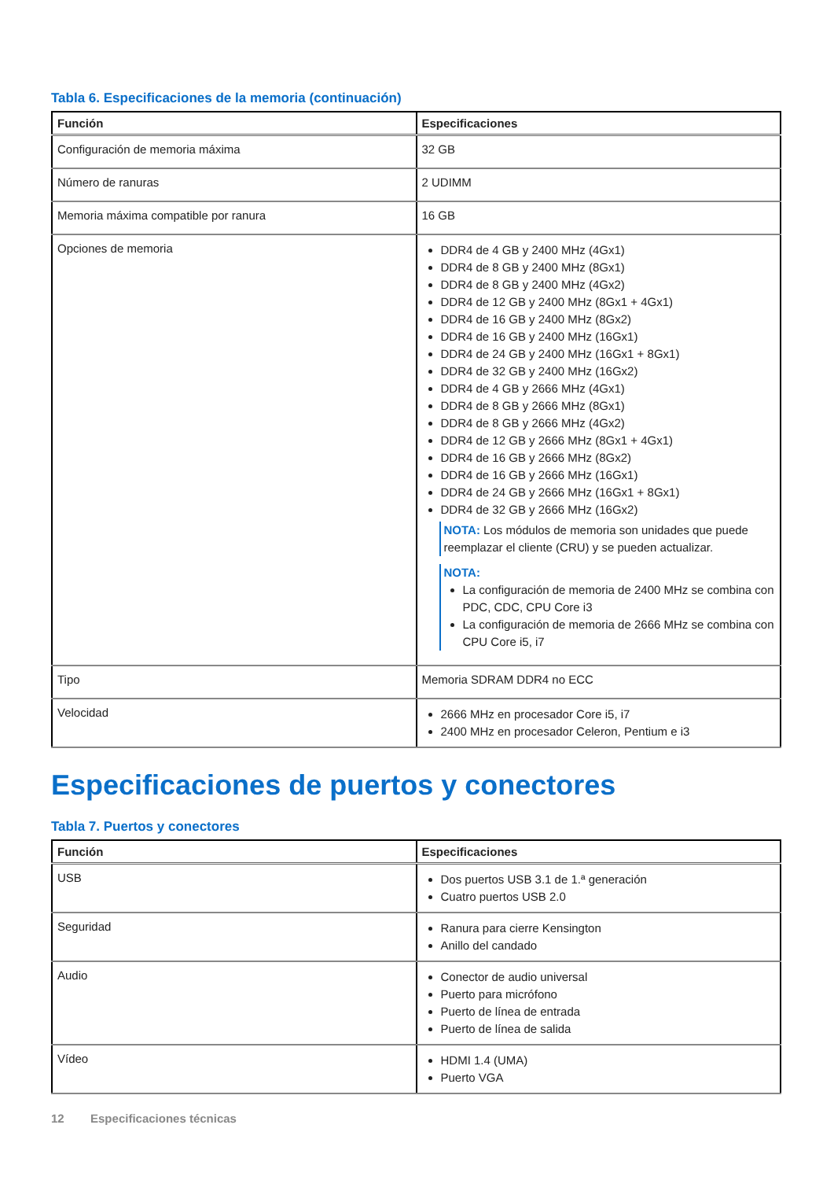Tabla 6. Especificaciones de la memoria (continuación)
| Función | Especificaciones |
| --- | --- |
| Configuración de memoria máxima | 32 GB |
| Número de ranuras | 2 UDIMM |
| Memoria máxima compatible por ranura | 16 GB |
| Opciones de memoria | DDR4 de 4 GB y 2400 MHz (4Gx1) DDR4 de 8 GB y 2400 MHz (8Gx1) DDR4 de 8 GB y 2400 MHz (4Gx2) DDR4 de 12 GB y 2400 MHz (8Gx1 + 4Gx1) DDR4 de 16 GB y 2400 MHz (8Gx2) DDR4 de 16 GB y 2400 MHz (16Gx1) DDR4 de 24 GB y 2400 MHz (16Gx1 + 8Gx1) DDR4 de 32 GB y 2400 MHz (16Gx2) DDR4 de 4 GB y 2666 MHz (4Gx1) DDR4 de 8 GB y 2666 MHz (8Gx1) DDR4 de 8 GB y 2666 MHz (4Gx2) DDR4 de 12 GB y 2666 MHz (8Gx1 + 4Gx1) DDR4 de 16 GB y 2666 MHz (8Gx2) DDR4 de 16 GB y 2666 MHz (16Gx1) DDR4 de 24 GB y 2666 MHz (16Gx1 + 8Gx1) DDR4 de 32 GB y 2666 MHz (16Gx2) NOTA: Los módulos de memoria son unidades que puede reemplazar el cliente (CRU) y se pueden actualizar. NOTA: La configuración de memoria de 2400 MHz se combina con PDC, CDC, CPU Core i3 La configuración de memoria de 2666 MHz se combina con CPU Core i5, i7 |
| Tipo | Memoria SDRAM DDR4 no ECC |
| Velocidad | 2666 MHz en procesador Core i5, i7 2400 MHz en procesador Celeron, Pentium e i3 |
Especificaciones de puertos y conectores
Tabla 7. Puertos y conectores
| Función | Especificaciones |
| --- | --- |
| USB | Dos puertos USB 3.1 de 1.ª generación Cuatro puertos USB 2.0 |
| Seguridad | Ranura para cierre Kensington Anillo del candado |
| Audio | Conector de audio universal Puerto para micrófono Puerto de línea de entrada Puerto de línea de salida |
| Vídeo | HDMI 1.4 (UMA) Puerto VGA |
12 Especificaciones técnicas